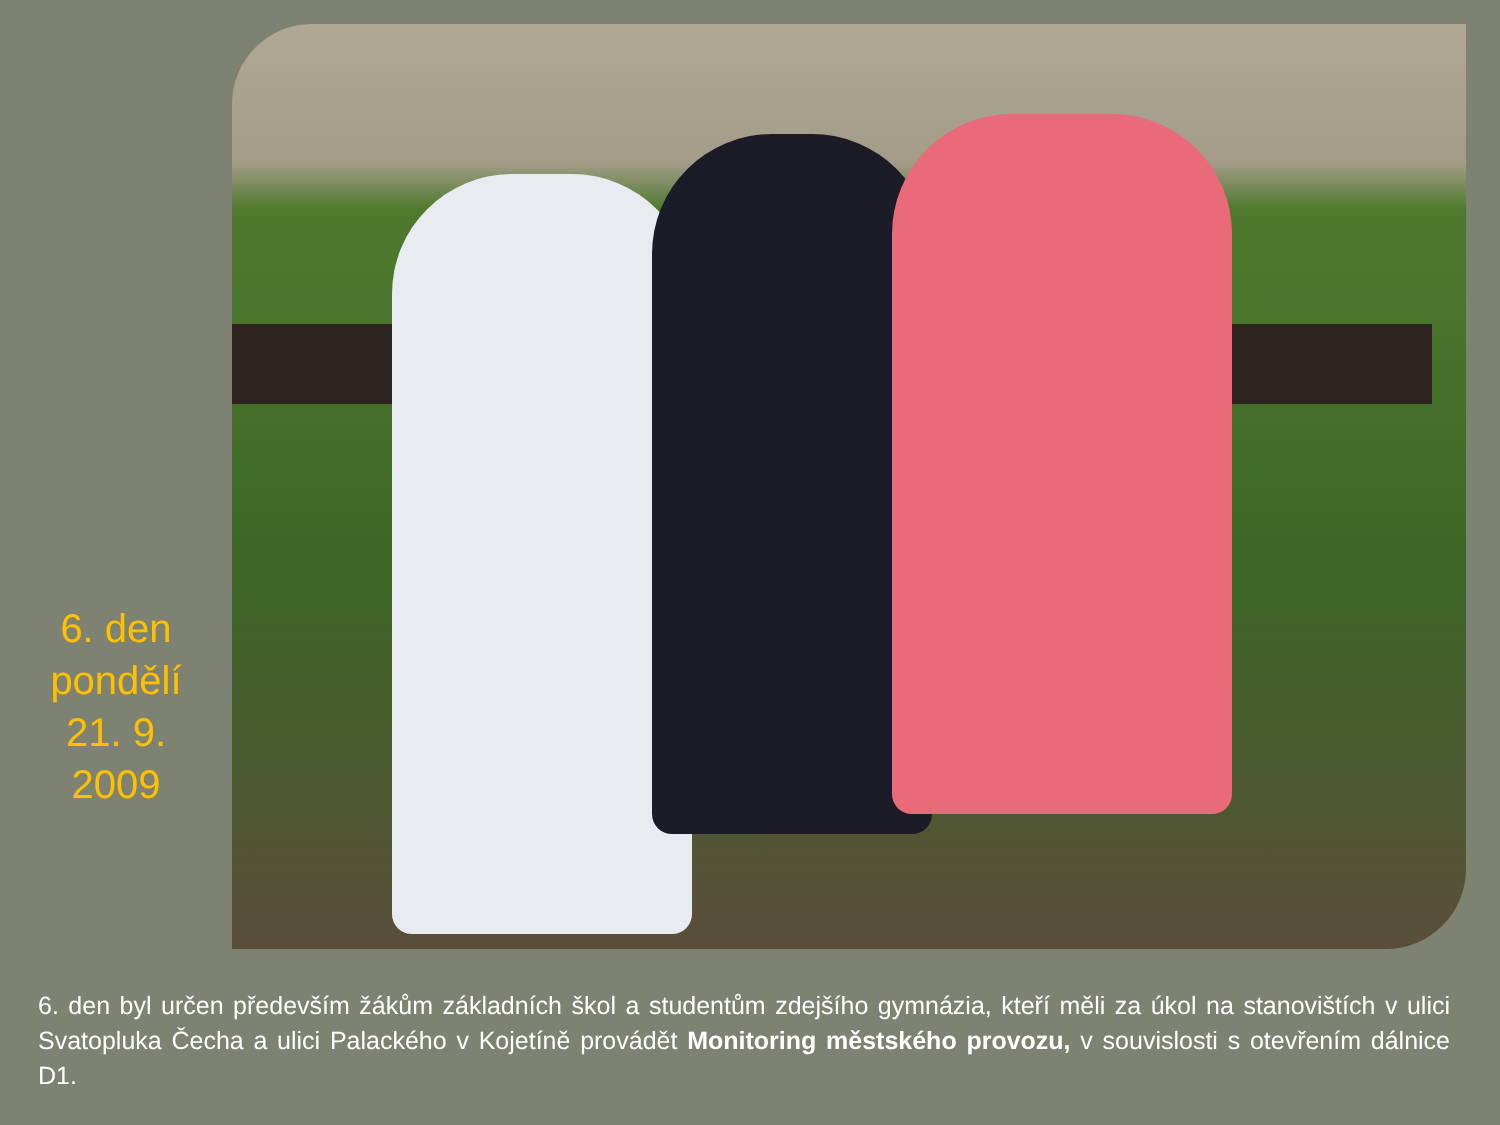6. den
pondělí
21. 9.
2009
6. den byl určen především žákům základních škol a studentům zdejšího gymnázia, kteří měli za úkol na stanovištích v ulici Svatopluka Čecha a ulici Palackého v Kojetíně provádět Monitoring městského provozu, v souvislosti s otevřením dálnice D1.